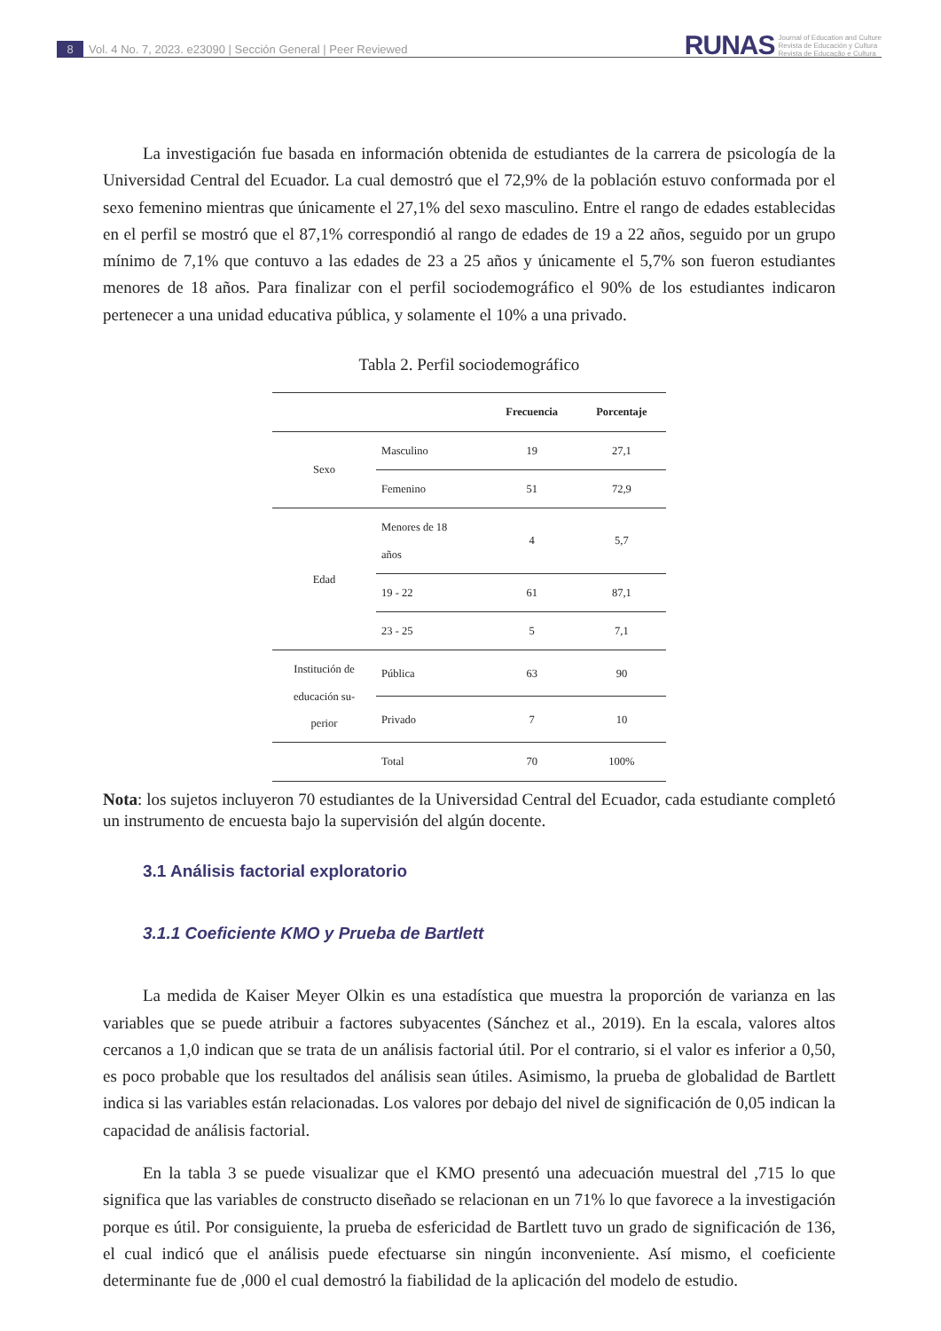8 Vol. 4 No. 7, 2023. e23090 | Sección General | Peer Reviewed
RUNAS Journal of Education and Culture
Revista de Educación y Cultura
Revista de Educação e Cultura
La investigación fue basada en información obtenida de estudiantes de la carrera de psicología de la Universidad Central del Ecuador. La cual demostró que el 72,9% de la población estuvo conformada por el sexo femenino mientras que únicamente el 27,1% del sexo masculino. Entre el rango de edades establecidas en el perfil se mostró que el 87,1% correspondió al rango de edades de 19 a 22 años, seguido por un grupo mínimo de 7,1% que contuvo a las edades de 23 a 25 años y únicamente el 5,7% son fueron estudiantes menores de 18 años. Para finalizar con el perfil sociodemográfico el 90% de los estudiantes indicaron pertenecer a una unidad educativa pública, y solamente el 10% a una privado.
Tabla 2. Perfil sociodemográfico
| | | Frecuencia | Porcentaje |
| --- | --- | --- | --- |
| Sexo | Masculino | 19 | 27,1 |
| | Femenino | 51 | 72,9 |
| Edad | Menores de 18 años | 4 | 5,7 |
| | 19 - 22 | 61 | 87,1 |
| | 23 - 25 | 5 | 7,1 |
| Institución de educación su- perior | Pública | 63 | 90 |
| | Privado | 7 | 10 |
| | Total | 70 | 100% |
Nota: los sujetos incluyeron 70 estudiantes de la Universidad Central del Ecuador, cada estudiante completó un instrumento de encuesta bajo la supervisión del algún docente.
3.1 Análisis factorial exploratorio
3.1.1 Coeficiente KMO y Prueba de Bartlett
La medida de Kaiser Meyer Olkin es una estadística que muestra la proporción de varianza en las variables que se puede atribuir a factores subyacentes (Sánchez et al., 2019). En la escala, valores altos cercanos a 1,0 indican que se trata de un análisis factorial útil. Por el contrario, si el valor es inferior a 0,50, es poco probable que los resultados del análisis sean útiles. Asimismo, la prueba de globalidad de Bartlett indica si las variables están relacionadas. Los valores por debajo del nivel de significación de 0,05 indican la capacidad de análisis factorial.
En la tabla 3 se puede visualizar que el KMO presentó una adecuación muestral del ,715 lo que significa que las variables de constructo diseñado se relacionan en un 71% lo que favorece a la investigación porque es útil. Por consiguiente, la prueba de esfericidad de Bartlett tuvo un grado de significación de 136, el cual indicó que el análisis puede efectuarse sin ningún inconveniente. Así mismo, el coeficiente determinante fue de ,000 el cual demostró la fiabilidad de la aplicación del modelo de estudio.